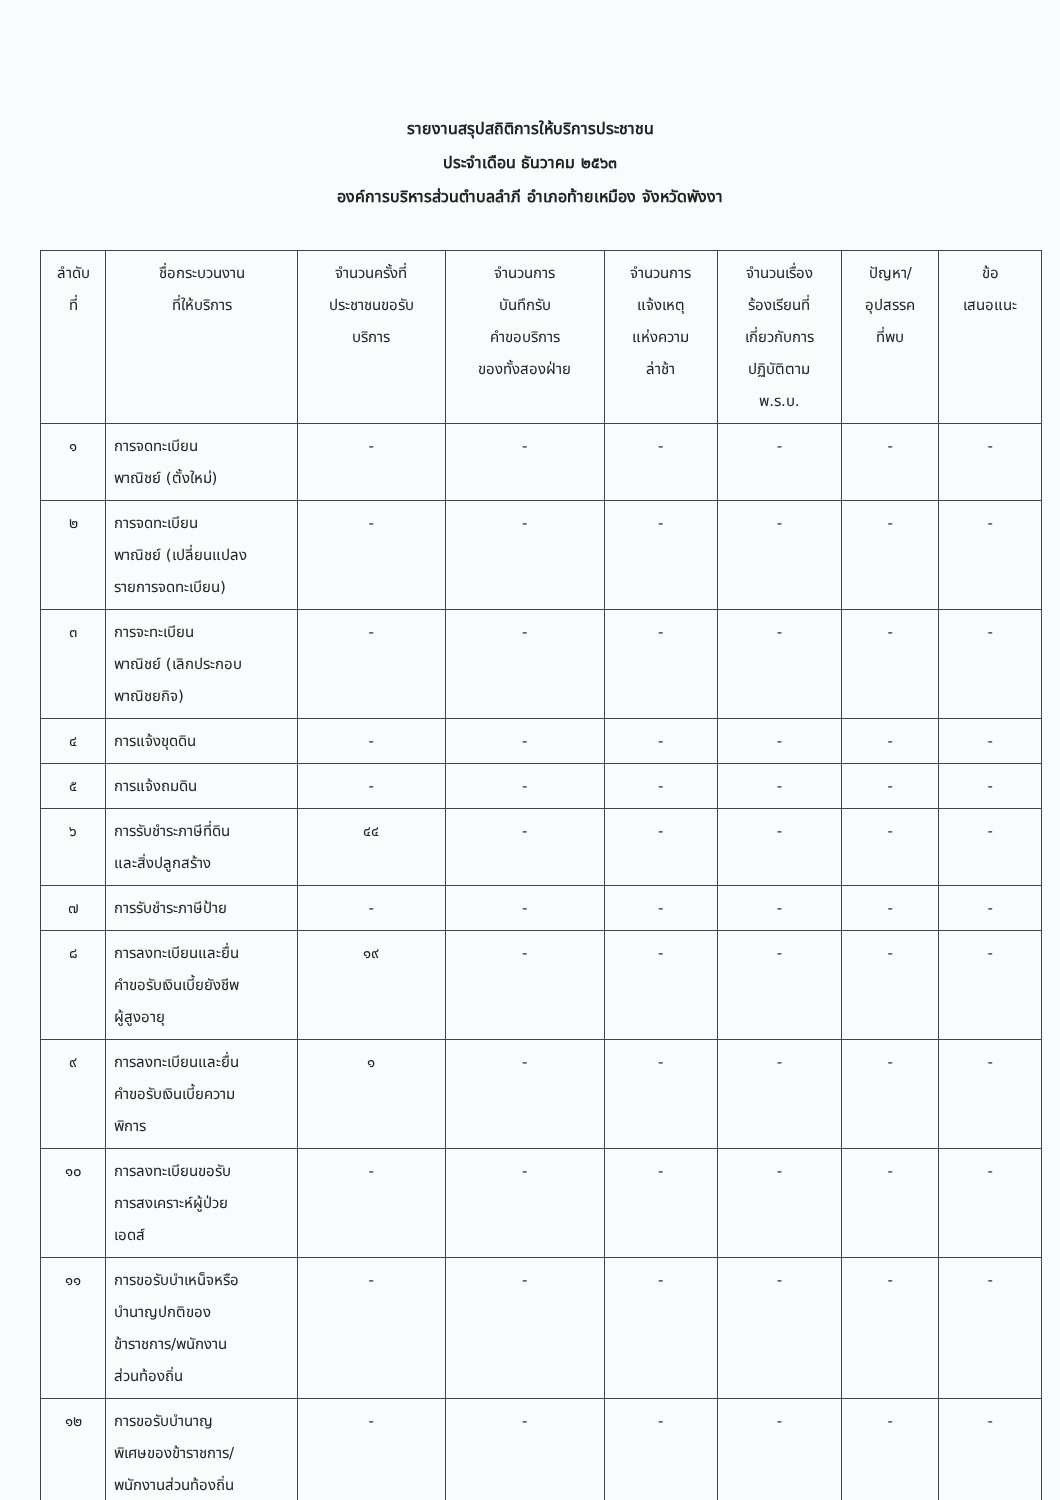รายงานสรุปสถิติการให้บริการประชาชน
ประจำเดือน ธันวาคม ๒๕๖๓
องค์การบริหารส่วนตำบลลำภี อำเภอท้ายเหมือง จังหวัดพังงา
| ลำดับ ที่ | ชื่อกระบวนงาน ที่ให้บริการ | จำนวนครั้งที่ ประชาชนขอรับ บริการ | จำนวนการ บันทึกรับ คำขอบริการ ของทั้งสองฝ่าย | จำนวนการ แจ้งเหตุ แห่งความ ล่าช้า | จำนวนเรื่อง ร้องเรียนที่ เกี่ยวกับการ ปฏิบัติตาม พ.ร.บ. | ปัญหา/ อุปสรรค ที่พบ | ข้อ เสนอแนะ |
| --- | --- | --- | --- | --- | --- | --- | --- |
| ๑ | การจดทะเบียน พาณิชย์ (ตั้งใหม่) | - | - | - | - | - | - |
| ๒ | การจดทะเบียน พาณิชย์ (เปลี่ยนแปลง รายการจดทะเบียน) | - | - | - | - | - | - |
| ๓ | การจะทะเบียน พาณิชย์ (เลิกประกอบ พาณิชยกิจ) | - | - | - | - | - | - |
| ๔ | การแจ้งขุดดิน | - | - | - | - | - | - |
| ๕ | การแจ้งถมดิน | - | - | - | - | - | - |
| ๖ | การรับชำระภาษีที่ดิน และสิ่งปลูกสร้าง | ๔๔ | - | - | - | - | - |
| ๗ | การรับชำระภาษีป้าย | - | - | - | - | - | - |
| ๘ | การลงทะเบียนและยื่น คำขอรับเงินเบี้ยยังชีพ ผู้สูงอายุ | ๑๙ | - | - | - | - | - |
| ๙ | การลงทะเบียนและยื่น คำขอรับเงินเบี้ยความ พิการ | ๑ | - | - | - | - | - |
| ๑๐ | การลงทะเบียนขอรับ การสงเคราะห์ผู้ป่วย เอดส์ | - | - | - | - | - | - |
| ๑๑ | การขอรับบำเหน็จหรือ บำนาญปกติของ ข้าราชการ/พนักงาน ส่วนท้องถิ่น | - | - | - | - | - | - |
| ๑๒ | การขอรับบำนาญ พิเศษของข้าราชการ/ พนักงานส่วนท้องถิ่น | - | - | - | - | - | - |